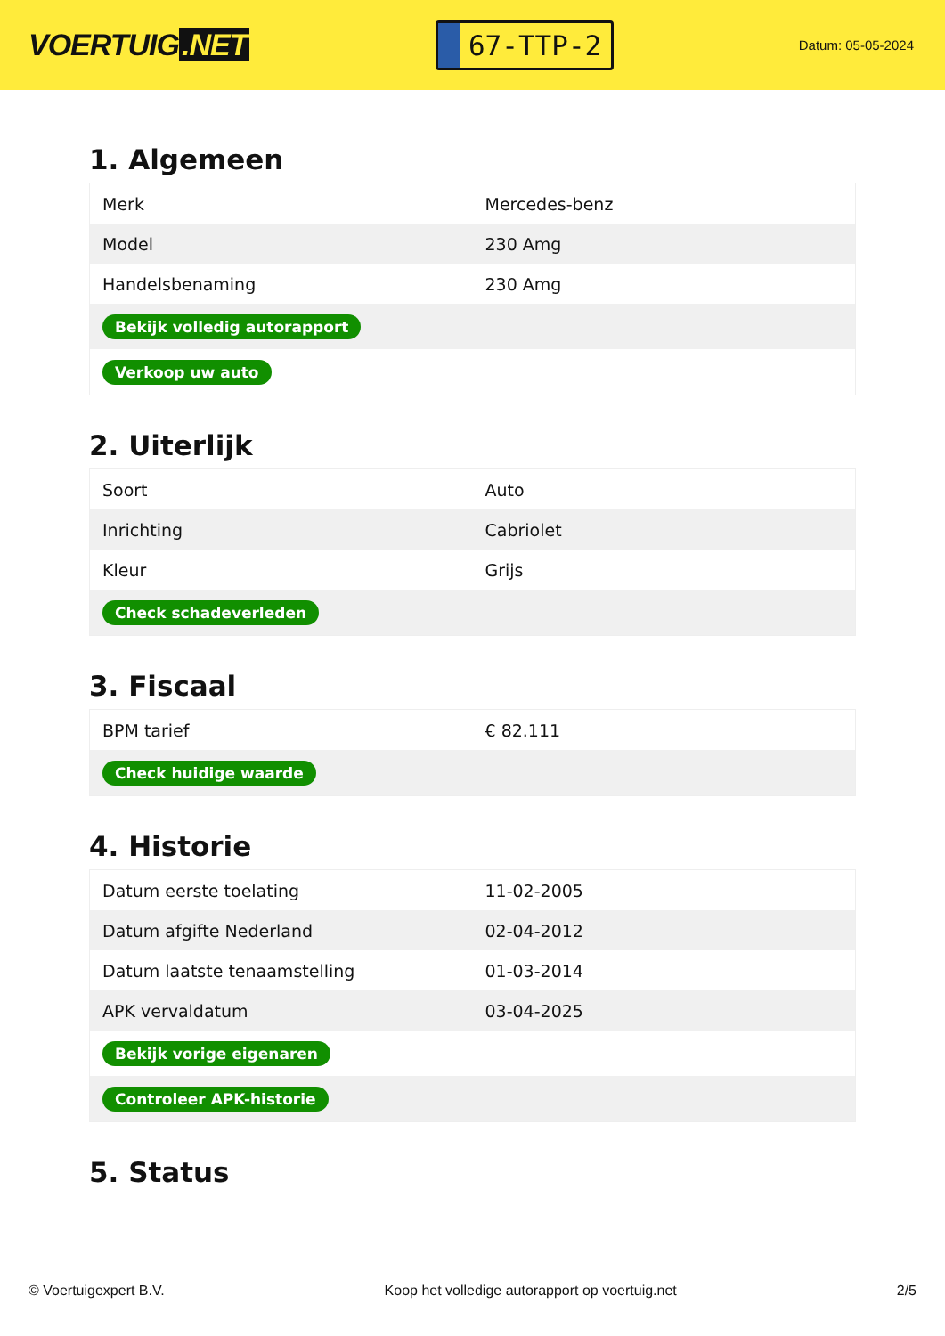VOERTUIG.NET
67-TTP-2
Datum: 05-05-2024
1. Algemeen
| Merk | Mercedes-benz |
| Model | 230 Amg |
| Handelsbenaming | 230 Amg |
| Bekijk volledig autorapport | |
| Verkoop uw auto | |
2. Uiterlijk
| Soort | Auto |
| Inrichting | Cabriolet |
| Kleur | Grijs |
| Check schadeverleden | |
3. Fiscaal
| BPM tarief | € 82.111 |
| Check huidige waarde | |
4. Historie
| Datum eerste toelating | 11-02-2005 |
| Datum afgifte Nederland | 02-04-2012 |
| Datum laatste tenaamstelling | 01-03-2014 |
| APK vervaldatum | 03-04-2025 |
| Bekijk vorige eigenaren | |
| Controleer APK-historie | |
5. Status
© Voertuigexpert B.V. Koop het volledige autorapport op voertuig.net 2/5